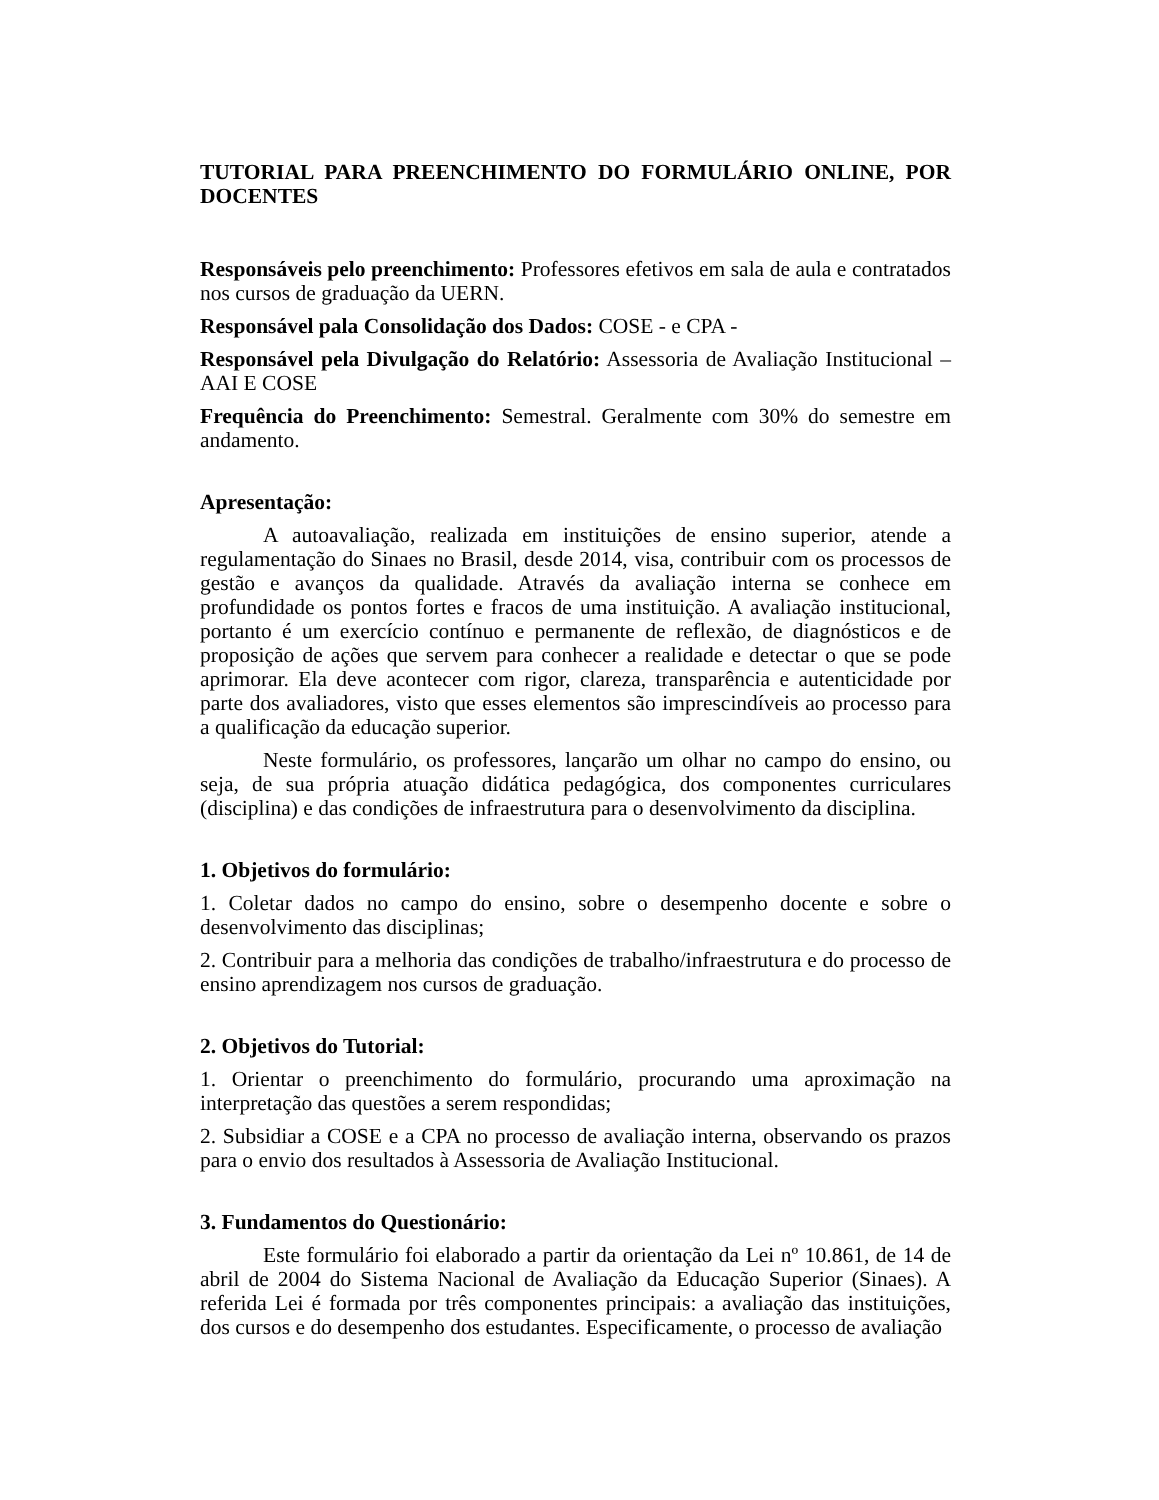TUTORIAL PARA PREENCHIMENTO DO FORMULÁRIO ONLINE, POR DOCENTES
Responsáveis pelo preenchimento: Professores efetivos em sala de aula e contratados nos cursos de graduação da UERN.
Responsável pala Consolidação dos Dados: COSE - e CPA -
Responsável pela Divulgação do Relatório: Assessoria de Avaliação Institucional – AAI E COSE
Frequência do Preenchimento: Semestral. Geralmente com 30% do semestre em andamento.
Apresentação:
A autoavaliação, realizada em instituições de ensino superior, atende a regulamentação do Sinaes no Brasil, desde 2014, visa, contribuir com os processos de gestão e avanços da qualidade. Através da avaliação interna se conhece em profundidade os pontos fortes e fracos de uma instituição. A avaliação institucional, portanto é um exercício contínuo e permanente de reflexão, de diagnósticos e de proposição de ações que servem para conhecer a realidade e detectar o que se pode aprimorar. Ela deve acontecer com rigor, clareza, transparência e autenticidade por parte dos avaliadores, visto que esses elementos são imprescindíveis ao processo para a qualificação da educação superior.
Neste formulário, os professores, lançarão um olhar no campo do ensino, ou seja, de sua própria atuação didática pedagógica, dos componentes curriculares (disciplina) e das condições de infraestrutura para o desenvolvimento da disciplina.
1. Objetivos do formulário:
1. Coletar dados no campo do ensino, sobre o desempenho docente e sobre o desenvolvimento das disciplinas;
2. Contribuir para a melhoria das condições de trabalho/infraestrutura e do processo de ensino aprendizagem nos cursos de graduação.
2. Objetivos do Tutorial:
1. Orientar o preenchimento do formulário, procurando uma aproximação na interpretação das questões a serem respondidas;
2. Subsidiar a COSE e a CPA no processo de avaliação interna, observando os prazos para o envio dos resultados à Assessoria de Avaliação Institucional.
3. Fundamentos do Questionário:
Este formulário foi elaborado a partir da orientação da Lei nº 10.861, de 14 de abril de 2004 do Sistema Nacional de Avaliação da Educação Superior (Sinaes). A referida Lei é formada por três componentes principais: a avaliação das instituições, dos cursos e do desempenho dos estudantes. Especificamente, o processo de avaliação